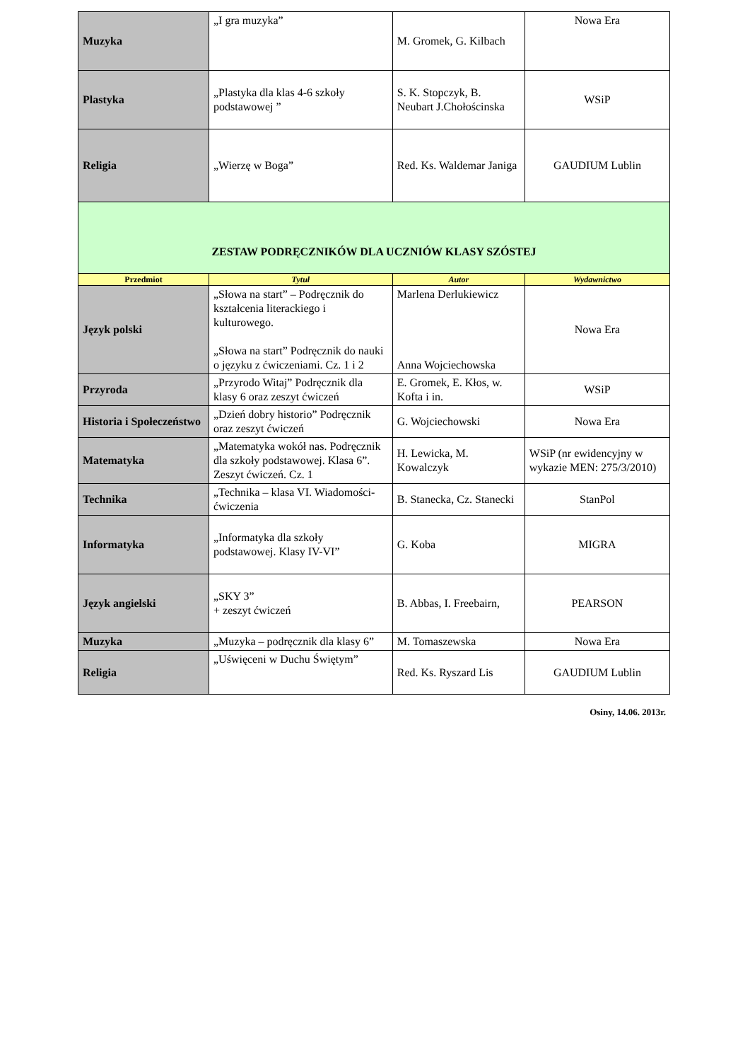| Muzyka | „I gra muzyka” | M. Gromek, G. Kilbach | Nowa Era |
| Plastyka | „Plastyka dla klas 4-6 szkoły podstawowej ” | S. K. Stopczyk, B. Neubart J.Chołościnska | WSiP |
| Religia | „Wierzę w Boga” | Red. Ks. Waldemar Janiga | GAUDIUM Lublin |
| ZESTAW PODRĘCZNIKÓW DLA UCZNIÓW KLASY SZÓSTEJ | | | |
| Przedmiot | Tytuł | Autor | Wydawnictwo |
| Język polski | „Słowa na start” – Podręcznik do kształcenia literackiego i kulturowego. „Słowa na start” Podręcznik do nauki o języku z ćwiczeniami. Cz. 1 i 2 | Marlena Derlukiewicz Anna Wojciechowska | Nowa Era |
| Przyroda | „Przyrodo Witaj” Podręcznik dla klasy 6 oraz zeszyt ćwiczeń | E. Gromek, E. Kłos, w. Kofta i in. | WSiP |
| Historia i Społeczeństwo | „Dzień dobry historio” Podręcznik oraz zeszyt ćwiczeń | G. Wojciechowski | Nowa Era |
| Matematyka | „Matematyka wokół nas. Podręcznik dla szkoły podstawowej. Klasa 6”. Zeszyt ćwiczeń. Cz. 1 | H. Lewicka, M. Kowalczyk | WSiP (nr ewidencyjny w wykazie MEN: 275/3/2010) |
| Technika | „Technika – klasa VI. Wiadomości-ćwiczenia | B. Stanecka, Cz. Stanecki | StanPol |
| Informatyka | „Informatyka dla szkoły podstawowej. Klasy IV-VI” | G. Koba | MIGRA |
| Język angielski | „SKY 3” + zeszyt ćwiczeń | B. Abbas, I. Freebairn, | PEARSON |
| Muzyka | „Muzyka – podręcznik dla klasy 6” | M. Tomaszewska | Nowa Era |
| Religia | „Uświęceni w Duchu Świętym” | Red. Ks. Ryszard Lis | GAUDIUM Lublin |
Osiny, 14.06. 2013r.